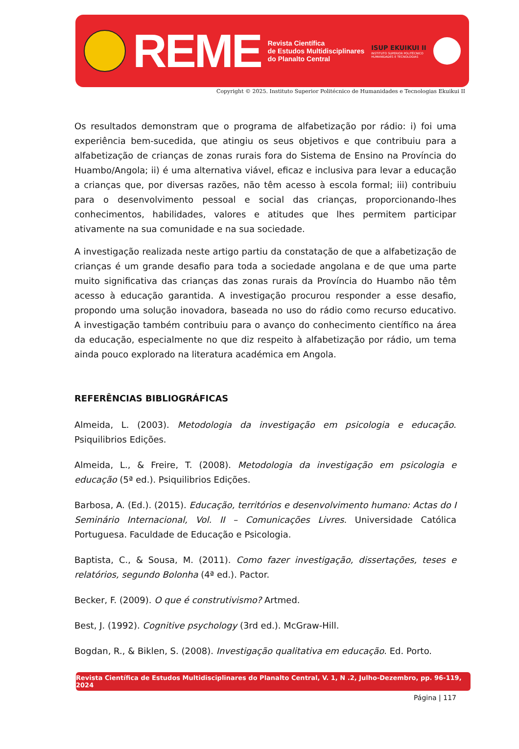REME
Revista Científica
de Estudos Multidisciplinares
do Planalto Central
ISUP EKUIKUI II
INSTITUTO SUPERIOR POLITÉCNICO
HUMANIDADES E TECNOLOGIAS
Copyright © 2025. Instituto Superior Politécnico de Humanidades e Tecnologias Ekuikui II
Os resultados demonstram que o programa de alfabetização por rádio: i) foi uma experiência bem-sucedida, que atingiu os seus objetivos e que contribuiu para a alfabetização de crianças de zonas rurais fora do Sistema de Ensino na Província do Huambo/Angola; ii) é uma alternativa viável, eficaz e inclusiva para levar a educação a crianças que, por diversas razões, não têm acesso à escola formal; iii) contribuiu para o desenvolvimento pessoal e social das crianças, proporcionando-lhes conhecimentos, habilidades, valores e atitudes que lhes permitem participar ativamente na sua comunidade e na sua sociedade.
A investigação realizada neste artigo partiu da constatação de que a alfabetização de crianças é um grande desafio para toda a sociedade angolana e de que uma parte muito significativa das crianças das zonas rurais da Província do Huambo não têm acesso à educação garantida. A investigação procurou responder a esse desafio, propondo uma solução inovadora, baseada no uso do rádio como recurso educativo. A investigação também contribuiu para o avanço do conhecimento científico na área da educação, especialmente no que diz respeito à alfabetização por rádio, um tema ainda pouco explorado na literatura académica em Angola.
REFERÊNCIAS BIBLIOGRÁFICAS
Almeida, L. (2003). Metodologia da investigação em psicologia e educação. Psiquilibrios Edições.
Almeida, L., & Freire, T. (2008). Metodologia da investigação em psicologia e educação (5ª ed.). Psiquilibrios Edições.
Barbosa, A. (Ed.). (2015). Educação, territórios e desenvolvimento humano: Actas do I Seminário Internacional, Vol. II – Comunicações Livres. Universidade Católica Portuguesa. Faculdade de Educação e Psicologia.
Baptista, C., & Sousa, M. (2011). Como fazer investigação, dissertações, teses e relatórios, segundo Bolonha (4ª ed.). Pactor.
Becker, F. (2009). O que é construtivismo? Artmed.
Best, J. (1992). Cognitive psychology (3rd ed.). McGraw-Hill.
Bogdan, R., & Biklen, S. (2008). Investigação qualitativa em educação. Ed. Porto.
Revista Científica de Estudos Multidisciplinares do Planalto Central, V. 1, N .2, Julho-Dezembro, pp. 96-119, 2024
Página | 117